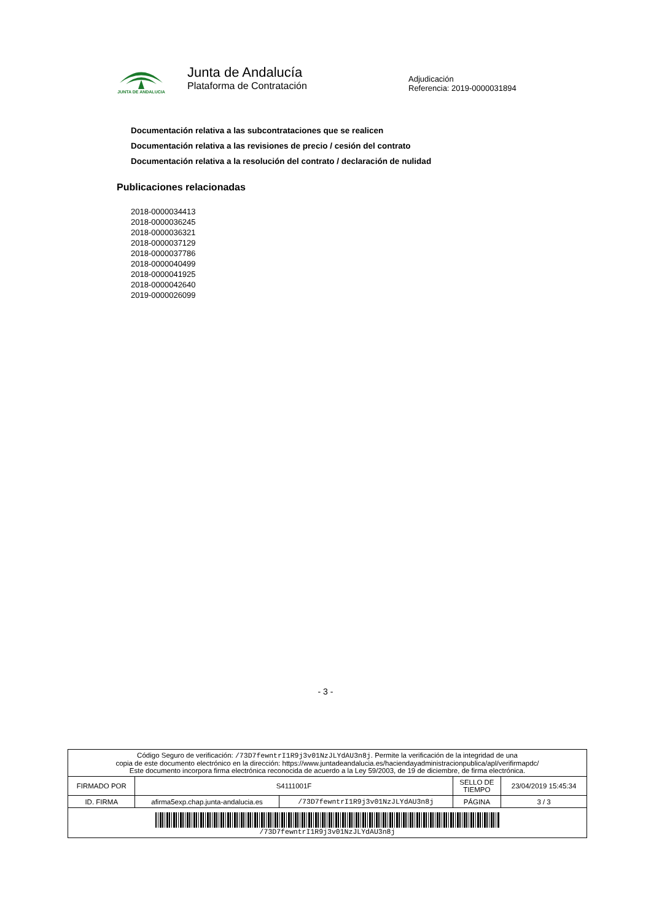JUNTA DE ANDALUCIA
Junta de Andalucía
Plataforma de Contratación
Adjudicación
Referencia: 2019-0000031894
Documentación relativa a las subcontrataciones que se realicen
Documentación relativa a las revisiones de precio / cesión del contrato
Documentación relativa a la resolución del contrato / declaración de nulidad
Publicaciones relacionadas
2018-0000034413
2018-0000036245
2018-0000036321
2018-0000037129
2018-0000037786
2018-0000040499
2018-0000041925
2018-0000042640
2019-0000026099
- 3 -
| Código Seguro de verificación: /73D7fewntrI1R9j3v01NzJLYdAU3n8j . Permite la verificación de la integridad de una copia de este documento electrónico en la dirección: https://www.juntadeandalucia.es/haciendayadministracionpublica/apl/verifirmapdc/ Este documento incorpora firma electrónica reconocida de acuerdo a la Ley 59/2003, de 19 de diciembre, de firma electrónica. | | | | |
| FIRMADO POR | S4111001F | | SELLO DE TIEMPO | 23/04/2019 15:45:34 |
| ID. FIRMA | afirma5exp.chap.junta-andalucia.es | /73D7fewntrI1R9j3v01NzJLYdAU3n8j | PÁGINA | 3 / 3 |
| /73D7fewntrI1R9j3v01NzJLYdAU3n8j | | | | |